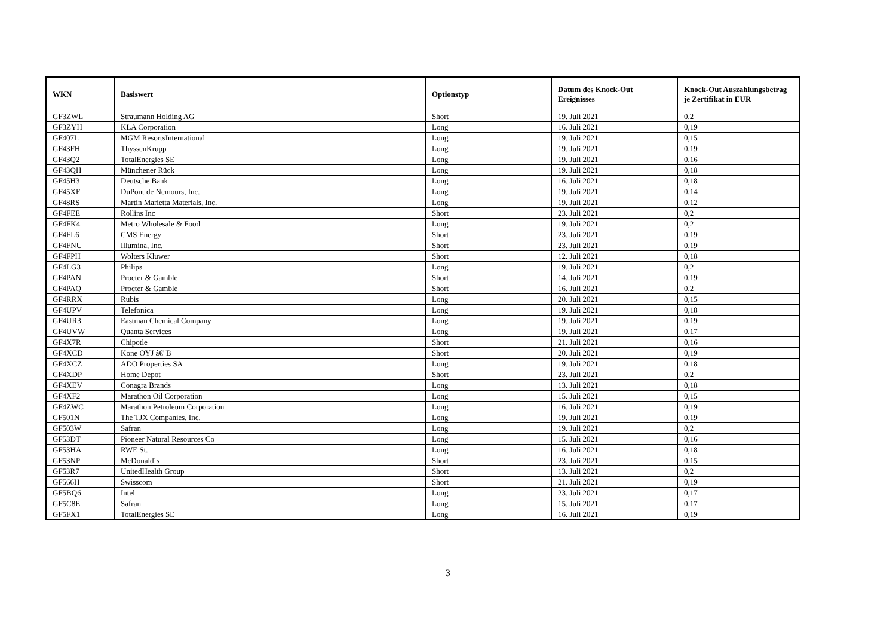| WKN | Basiswert | Optionstyp | Datum des Knock-Out Ereignisses | Knock-Out Auszahlungsbetrag je Zertifikat in EUR |
| --- | --- | --- | --- | --- |
| GF3ZWL | Straumann Holding AG | Short | 19. Juli 2021 | 0,2 |
| GF3ZYH | KLA Corporation | Long | 16. Juli 2021 | 0,19 |
| GF407L | MGM ResortsInternational | Long | 19. Juli 2021 | 0,15 |
| GF43FH | ThyssenKrupp | Long | 19. Juli 2021 | 0,19 |
| GF43Q2 | TotalEnergies SE | Long | 19. Juli 2021 | 0,16 |
| GF43QH | Münchener Rück | Long | 19. Juli 2021 | 0,18 |
| GF45H3 | Deutsche Bank | Long | 16. Juli 2021 | 0,18 |
| GF45XF | DuPont de Nemours, Inc. | Long | 19. Juli 2021 | 0,14 |
| GF48RS | Martin Marietta Materials, Inc. | Long | 19. Juli 2021 | 0,12 |
| GF4FEE | Rollins Inc | Short | 23. Juli 2021 | 0,2 |
| GF4FK4 | Metro Wholesale & Food | Long | 19. Juli 2021 | 0,2 |
| GF4FL6 | CMS Energy | Short | 23. Juli 2021 | 0,19 |
| GF4FNU | Illumina, Inc. | Short | 23. Juli 2021 | 0,19 |
| GF4FPH | Wolters Kluwer | Short | 12. Juli 2021 | 0,18 |
| GF4LG3 | Philips | Long | 19. Juli 2021 | 0,2 |
| GF4PAN | Procter & Gamble | Short | 14. Juli 2021 | 0,19 |
| GF4PAQ | Procter & Gamble | Short | 16. Juli 2021 | 0,2 |
| GF4RRX | Rubis | Long | 20. Juli 2021 | 0,15 |
| GF4UPV | Telefonica | Long | 19. Juli 2021 | 0,18 |
| GF4UR3 | Eastman Chemical Company | Long | 19. Juli 2021 | 0,19 |
| GF4UVW | Quanta Services | Long | 19. Juli 2021 | 0,17 |
| GF4X7R | Chipotle | Short | 21. Juli 2021 | 0,16 |
| GF4XCD | Kone OYJ â€"B | Short | 20. Juli 2021 | 0,19 |
| GF4XCZ | ADO Properties SA | Long | 19. Juli 2021 | 0,18 |
| GF4XDP | Home Depot | Short | 23. Juli 2021 | 0,2 |
| GF4XEV | Conagra Brands | Long | 13. Juli 2021 | 0,18 |
| GF4XF2 | Marathon Oil Corporation | Long | 15. Juli 2021 | 0,15 |
| GF4ZWC | Marathon Petroleum Corporation | Long | 16. Juli 2021 | 0,19 |
| GF501N | The TJX Companies, Inc. | Long | 19. Juli 2021 | 0,19 |
| GF503W | Safran | Long | 19. Juli 2021 | 0,2 |
| GF53DT | Pioneer Natural Resources Co | Long | 15. Juli 2021 | 0,16 |
| GF53HA | RWE St. | Long | 16. Juli 2021 | 0,18 |
| GF53NP | McDonald´s | Short | 23. Juli 2021 | 0,15 |
| GF53R7 | UnitedHealth Group | Short | 13. Juli 2021 | 0,2 |
| GF566H | Swisscom | Short | 21. Juli 2021 | 0,19 |
| GF5BQ6 | Intel | Long | 23. Juli 2021 | 0,17 |
| GF5C8E | Safran | Long | 15. Juli 2021 | 0,17 |
| GF5FX1 | TotalEnergies SE | Long | 16. Juli 2021 | 0,19 |
3